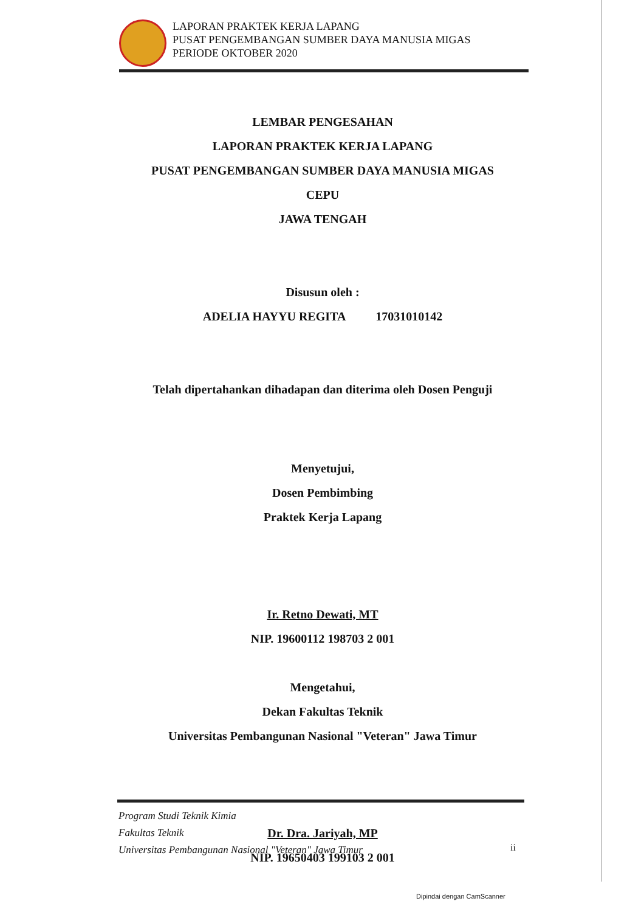LAPORAN PRAKTEK KERJA LAPANG
PUSAT PENGEMBANGAN SUMBER DAYA MANUSIA MIGAS
PERIODE OKTOBER 2020
LEMBAR PENGESAHAN
LAPORAN PRAKTEK KERJA LAPANG
PUSAT PENGEMBANGAN SUMBER DAYA MANUSIA MIGAS
CEPU
JAWA TENGAH
Disusun oleh :
ADELIA HAYYU REGITA 17031010142
Telah dipertahankan dihadapan dan diterima oleh Dosen Penguji
Menyetujui,
Dosen Pembimbing
Praktek Kerja Lapang
Ir. Retno Dewati, MT
NIP. 19600112 198703 2 001
Mengetahui,
Dekan Fakultas Teknik
Universitas Pembangunan Nasional "Veteran" Jawa Timur
Dr. Dra. Jariyah, MP
NIP. 19650403 199103 2 001
Program Studi Teknik Kimia
Fakultas Teknik
Universitas Pembangunan Nasional "Veteran" Jawa Timur
ii
Dipindai dengan CamScanner